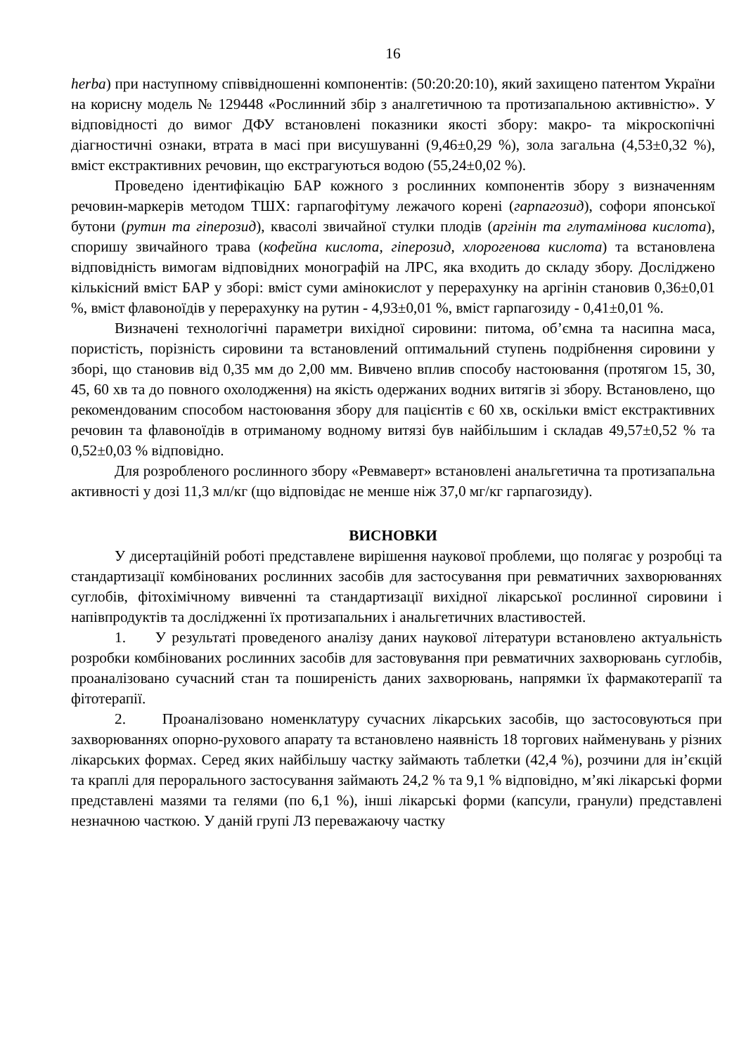16
herba) при наступному співвідношенні компонентів: (50:20:20:10), який захищено патентом України на корисну модель № 129448 «Рослинний збір з аналгетичною та протизапальною активністю». У відповідності до вимог ДФУ встановлені показники якості збору: макро- та мікроскопічні діагностичні ознаки, втрата в масі при висушуванні (9,46±0,29 %), зола загальна (4,53±0,32 %), вміст екстрактивних речовин, що екстрагуються водою (55,24±0,02 %).
Проведено ідентифікацію БАР кожного з рослинних компонентів збору з визначенням речовин-маркерів методом ТШХ: гарпагофітуму лежачого корені (гарпагозид), софори японської бутони (рутин та гіперозид), квасолі звичайної стулки плодів (аргінін та глутамінова кислота), споришу звичайного трава (кофейна кислота, гіперозид, хлорогенова кислота) та встановлена відповідність вимогам відповідних монографій на ЛРС, яка входить до складу збору. Досліджено кількісний вміст БАР у зборі: вміст суми амінокислот у перерахунку на аргінін становив 0,36±0,01 %, вміст флавоноїдів у перерахунку на рутин - 4,93±0,01 %, вміст гарпагозиду - 0,41±0,01 %.
Визначені технологічні параметри вихідної сировини: питома, об’ємна та насипна маса, пористість, порізність сировини та встановлений оптимальний ступень подрібнення сировини у зборі, що становив від 0,35 мм до 2,00 мм. Вивчено вплив способу настоювання (протягом 15, 30, 45, 60 хв та до повного охолодження) на якість одержаних водних витягів зі збору. Встановлено, що рекомендованим способом настоювання збору для пацієнтів є 60 хв, оскільки вміст екстрактивних речовин та флавоноїдів в отриманому водному витязі був найбільшим і складав 49,57±0,52 % та 0,52±0,03 % відповідно.
Для розробленого рослинного збору «Ревмаверт» встановлені анальгетична та протизапальна активності у дозі 11,3 мл/кг (що відповідає не менше ніж 37,0 мг/кг гарпагозиду).
ВИСНОВКИ
У дисертаційній роботі представлене вирішення наукової проблеми, що полягає у розробці та стандартизації комбінованих рослинних засобів для застосування при ревматичних захворюваннях суглобів, фітохімічному вивченні та стандартизації вихідної лікарської рослинної сировини і напівпродуктів та дослідженні їх протизапальних і анальгетичних властивостей.
1. У результаті проведеного аналізу даних наукової літератури встановлено актуальність розробки комбінованих рослинних засобів для застовування при ревматичних захворювань суглобів, проаналізовано сучасний стан та поширеність даних захворювань, напрямки їх фармакотерапії та фітотерапії.
2. Проаналізовано номенклатуру сучасних лікарських засобів, що застосовуються при захворюваннях опорно-рухового апарату та встановлено наявність 18 торгових найменувань у різних лікарських формах. Серед яких найбільшу частку займають таблетки (42,4 %), розчини для ін’єкцій та краплі для перорального застосування займають 24,2 % та 9,1 % відповідно, м’які лікарські форми представлені мазями та гелями (по 6,1 %), інші лікарські форми (капсули, гранули) представлені незначною часткою. У даній групі ЛЗ переважаючу частку